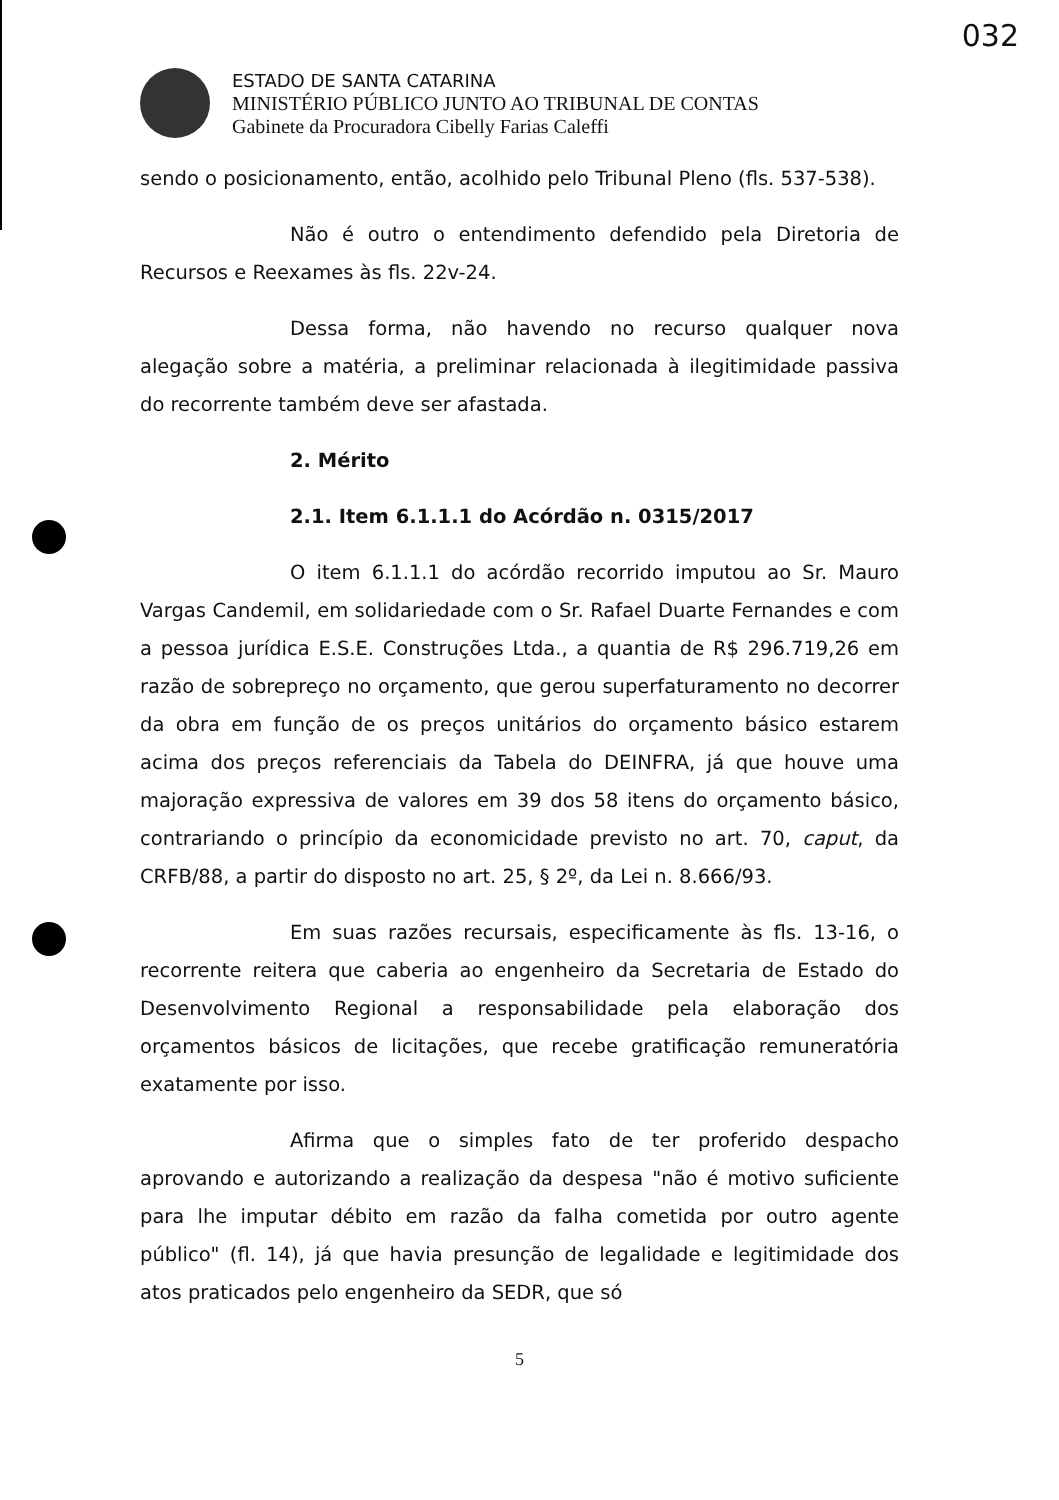032
ESTADO DE SANTA CATARINA
MINISTÉRIO PÚBLICO JUNTO AO TRIBUNAL DE CONTAS
Gabinete da Procuradora Cibelly Farias Caleffi
sendo o posicionamento, então, acolhido pelo Tribunal Pleno (fls. 537-538).
Não é outro o entendimento defendido pela Diretoria de Recursos e Reexames às fls. 22v-24.
Dessa forma, não havendo no recurso qualquer nova alegação sobre a matéria, a preliminar relacionada à ilegitimidade passiva do recorrente também deve ser afastada.
2. Mérito
2.1. Item 6.1.1.1 do Acórdão n. 0315/2017
O item 6.1.1.1 do acórdão recorrido imputou ao Sr. Mauro Vargas Candemil, em solidariedade com o Sr. Rafael Duarte Fernandes e com a pessoa jurídica E.S.E. Construções Ltda., a quantia de R$ 296.719,26 em razão de sobrepreço no orçamento, que gerou superfaturamento no decorrer da obra em função de os preços unitários do orçamento básico estarem acima dos preços referenciais da Tabela do DEINFRA, já que houve uma majoração expressiva de valores em 39 dos 58 itens do orçamento básico, contrariando o princípio da economicidade previsto no art. 70, caput, da CRFB/88, a partir do disposto no art. 25, § 2º, da Lei n. 8.666/93.
Em suas razões recursais, especificamente às fls. 13-16, o recorrente reitera que caberia ao engenheiro da Secretaria de Estado do Desenvolvimento Regional a responsabilidade pela elaboração dos orçamentos básicos de licitações, que recebe gratificação remuneratória exatamente por isso.
Afirma que o simples fato de ter proferido despacho aprovando e autorizando a realização da despesa "não é motivo suficiente para lhe imputar débito em razão da falha cometida por outro agente público" (fl. 14), já que havia presunção de legalidade e legitimidade dos atos praticados pelo engenheiro da SEDR, que só
5